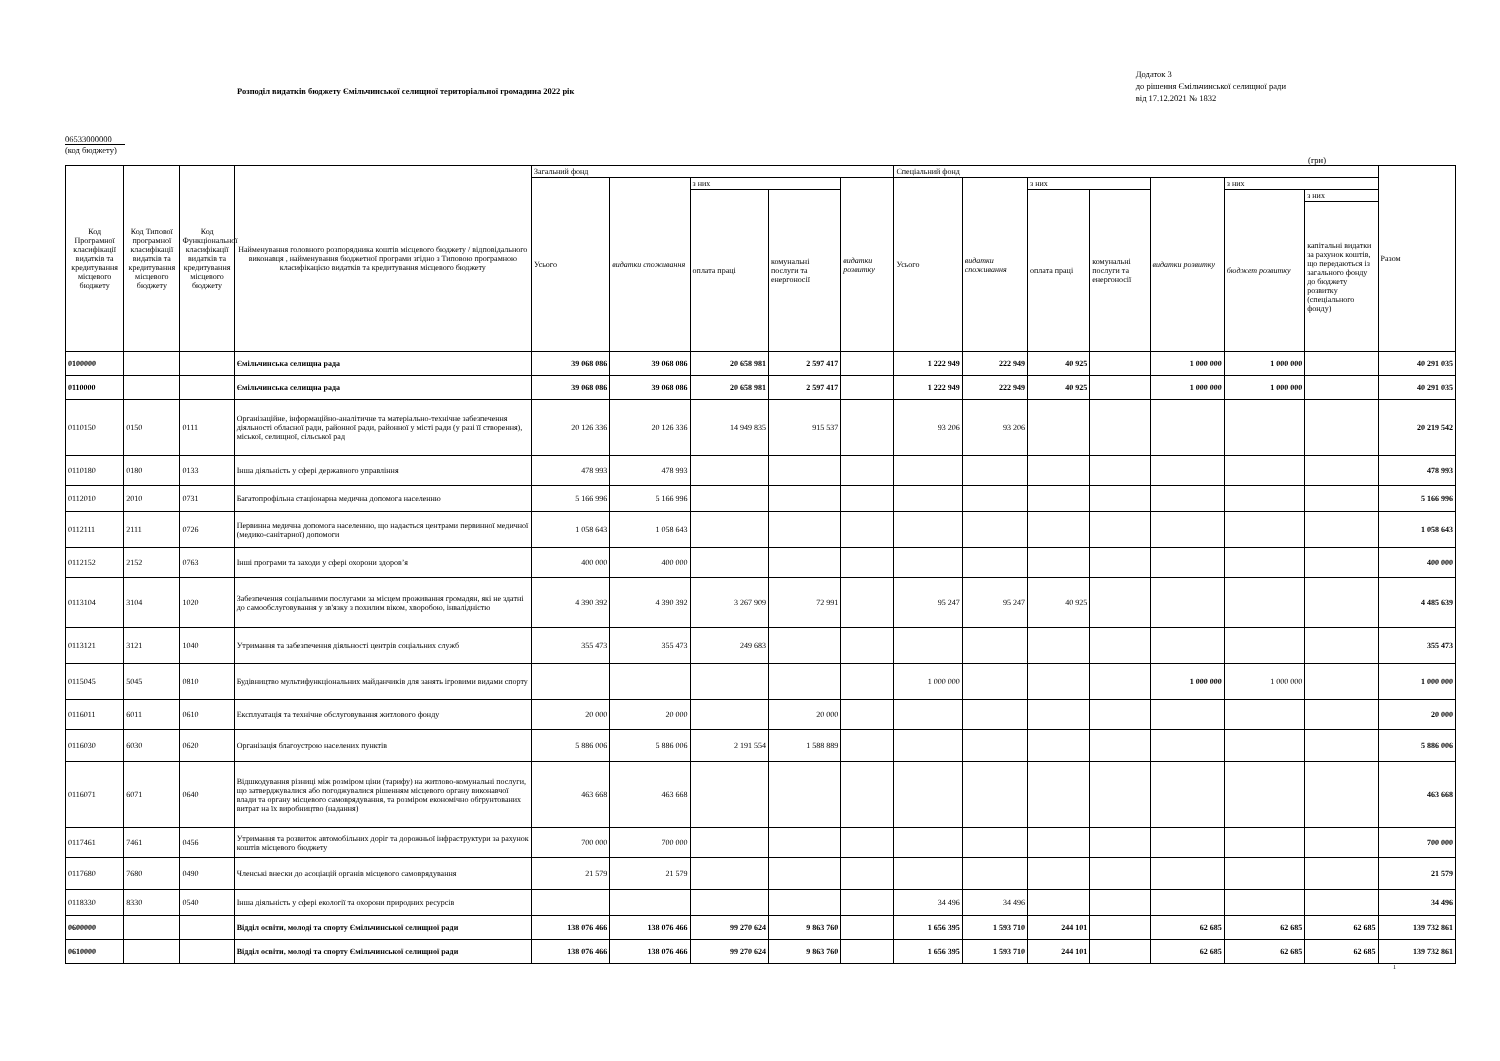Розподіл видатків бюджету Ємільчинської селищної територіальної громадина 2022 рік
Додаток 3
до рішення Ємільчинської селищної ради
від 17.12.2021 № 1832
06533000000
(код бюджету)
(грн)
| Код Програмної класифікації видатків та кредитування місцевого бюджету | Код Типової програмної класифікації видатків та кредитування місцевого бюджету | Код Функціональної класифікації видатків та кредитування місцевого бюджету | Найменування головного розпорядника коштів місцевого бюджету / відповідального виконавця , найменування бюджетної програми згідно з Типовою програмною класифікацією видатків та кредитування місцевого бюджету | Загальний фонд | | | | | Спеціальний фонд | | | | | | | Разом |
| --- | --- | --- | --- | --- | --- | --- | --- | --- | --- | --- | --- | --- | --- | --- | --- | --- |
| | | | | Усього | видатки споживання | з них | | видатки розвитку | Усього | видатки споживання | з них | | видатки розвитку | з них | | |
| | | | | | | оплата праці | комунальні послуги та енергоносії | | | | оплата праці | комунальні послуги та енергоносії | | бюджет розвитку | з них | |
| | | | | | | | | | | | | | | | капітальні видатки за рахунок коштів, що передаються із загального фонду до бюджету розвитку (спеціального фонду) | |
| 0100000 | | | Ємільчинська селищна рада | 39 068 086 | 39 068 086 | 20 658 981 | 2 597 417 | | 1 222 949 | 222 949 | 40 925 | | 1 000 000 | 1 000 000 | | 40 291 035 |
| 0110000 | | | Ємільчинська селищна рада | 39 068 086 | 39 068 086 | 20 658 981 | 2 597 417 | | 1 222 949 | 222 949 | 40 925 | | 1 000 000 | 1 000 000 | | 40 291 035 |
| 0110150 | 0150 | 0111 | Організаційне, інформаційно-аналітичне та матеріально-технічне забезпечення діяльності обласної ради, районної ради, районної у місті ради (у разі її створення), міської, селищної, сільської рад | 20 126 336 | 20 126 336 | 14 949 835 | 915 537 | | 93 206 | 93 206 | | | | | | 20 219 542 |
| 0110180 | 0180 | 0133 | Інша діяльність у сфері державного управління | 478 993 | 478 993 | | | | | | | | | | | 478 993 |
| 0112010 | 2010 | 0731 | Багатопрофільна стаціонарна медична допомога населенню | 5 166 996 | 5 166 996 | | | | | | | | | | | 5 166 996 |
| 0112111 | 2111 | 0726 | Первинна медична допомога населенню, що надається центрами первинної медичної (медико-санітарної) допомоги | 1 058 643 | 1 058 643 | | | | | | | | | | | 1 058 643 |
| 0112152 | 2152 | 0763 | Інші програми та заходи у сфері охорони здоров’я | 400 000 | 400 000 | | | | | | | | | | | 400 000 |
| 0113104 | 3104 | 1020 | Забезпечення соціальними послугами за місцем проживання громадян, які не здатні до самообслуговування у зв'язку з похилим віком, хворобою, інвалідністю | 4 390 392 | 4 390 392 | 3 267 909 | 72 991 | | 95 247 | 95 247 | 40 925 | | | | | 4 485 639 |
| 0113121 | 3121 | 1040 | Утримання та забезпечення діяльності центрів соціальних служб | 355 473 | 355 473 | 249 683 | | | | | | | | | | 355 473 |
| 0115045 | 5045 | 0810 | Будівництво мультифункціональних майданчиків для занять ігровими видами спорту | | | | | | 1 000 000 | | | | 1 000 000 | 1 000 000 | | 1 000 000 |
| 0116011 | 6011 | 0610 | Експлуатація та технічне обслуговування житлового фонду | 20 000 | 20 000 | | 20 000 | | | | | | | | | 20 000 |
| 0116030 | 6030 | 0620 | Організація благоустрою населених пунктів | 5 886 006 | 5 886 006 | 2 191 554 | 1 588 889 | | | | | | | | | 5 886 006 |
| 0116071 | 6071 | 0640 | Відшкодування різниці між розміром ціни (тарифу) на житлово-комунальні послуги, що затверджувалися або погоджувалися рішенням місцевого органу виконавчої влади та органу місцевого самоврядування, та розміром економічно обгрунтованих витрат на їх виробництво (надання) | 463 668 | 463 668 | | | | | | | | | | | 463 668 |
| 0117461 | 7461 | 0456 | Утримання та розвиток автомобільних доріг та дорожньої інфраструктури за рахунок коштів місцевого бюджету | 700 000 | 700 000 | | | | | | | | | | | 700 000 |
| 0117680 | 7680 | 0490 | Членські внески до асоціацій органів місцевого самоврядування | 21 579 | 21 579 | | | | | | | | | | | 21 579 |
| 0118330 | 8330 | 0540 | Інша діяльність у сфері екології та охорони природних ресурсів | | | | | | 34 496 | 34 496 | | | | | | 34 496 |
| 0600000 | | | Відділ освіти, молоді та спорту Ємільчинської селищної ради | 138 076 466 | 138 076 466 | 99 270 624 | 9 863 760 | | 1 656 395 | 1 593 710 | 244 101 | | 62 685 | 62 685 | 62 685 | 139 732 861 |
| 0610000 | | | Відділ освіти, молоді та спорту Ємільчинської селищної ради | 138 076 466 | 138 076 466 | 99 270 624 | 9 863 760 | | 1 656 395 | 1 593 710 | 244 101 | | 62 685 | 62 685 | 62 685 | 139 732 861 |
1